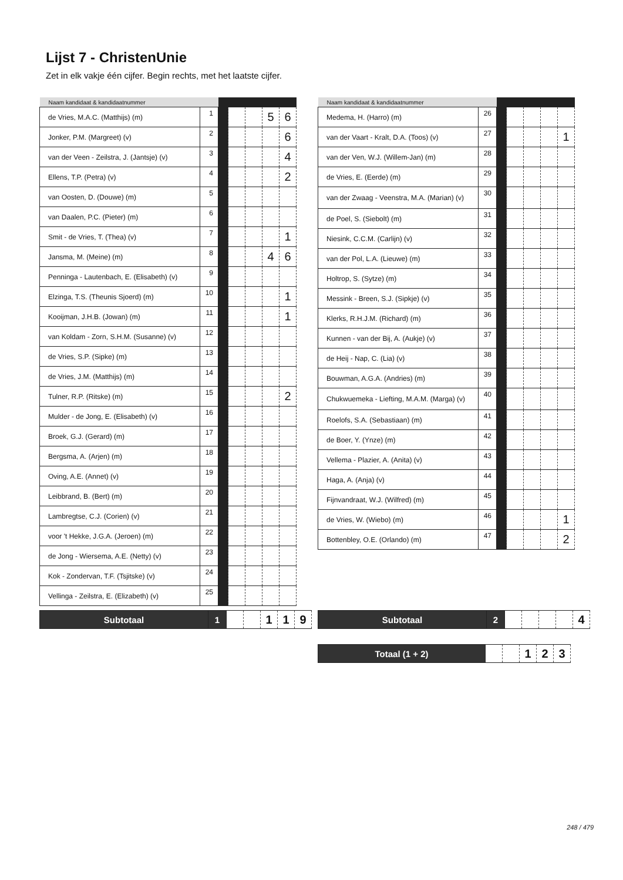Lijst 7 - ChristenUnie
Zet in elk vakje één cijfer. Begin rechts, met het laatste cijfer.
| Naam kandidaat & kandidaatnummer | | | | | | |
| --- | --- | --- | --- | --- | --- | --- |
| de Vries, M.A.C. (Matthijs) (m) | 1 | | | | 5 | 6 |
| Jonker, P.M. (Margreet) (v) | 2 | | | | | 6 |
| van der Veen - Zeilstra, J. (Jantsje) (v) | 3 | | | | | 4 |
| Ellens, T.P. (Petra) (v) | 4 | | | | | 2 |
| van Oosten, D. (Douwe) (m) | 5 | | | | | |
| van Daalen, P.C. (Pieter) (m) | 6 | | | | | |
| Smit - de Vries, T. (Thea) (v) | 7 | | | | | 1 |
| Jansma, M. (Meine) (m) | 8 | | | | 4 | 6 |
| Penninga - Lautenbach, E. (Elisabeth) (v) | 9 | | | | | |
| Elzinga, T.S. (Theunis Sjoerd) (m) | 10 | | | | | 1 |
| Kooijman, J.H.B. (Jowan) (m) | 11 | | | | | 1 |
| van Koldam - Zorn, S.H.M. (Susanne) (v) | 12 | | | | | |
| de Vries, S.P. (Sipke) (m) | 13 | | | | | |
| de Vries, J.M. (Matthijs) (m) | 14 | | | | | |
| Tulner, R.P. (Ritske) (m) | 15 | | | | | 2 |
| Mulder - de Jong, E. (Elisabeth) (v) | 16 | | | | | |
| Broek, G.J. (Gerard) (m) | 17 | | | | | |
| Bergsma, A. (Arjen) (m) | 18 | | | | | |
| Oving, A.E. (Annet) (v) | 19 | | | | | |
| Leibbrand, B. (Bert) (m) | 20 | | | | | |
| Lambregtse, C.J. (Corien) (v) | 21 | | | | | |
| voor 't Hekke, J.G.A. (Jeroen) (m) | 22 | | | | | |
| de Jong - Wiersema, A.E. (Netty) (v) | 23 | | | | | |
| Kok - Zondervan, T.F. (Tsjitske) (v) | 24 | | | | | |
| Vellinga - Zeilstra, E. (Elizabeth) (v) | 25 | | | | | |
| Naam kandidaat & kandidaatnummer | | | | | | |
| --- | --- | --- | --- | --- | --- | --- |
| Medema, H. (Harro) (m) | 26 | | | | | |
| van der Vaart - Kralt, D.A. (Toos) (v) | 27 | | | | | 1 |
| van der Ven, W.J. (Willem-Jan) (m) | 28 | | | | | |
| de Vries, E. (Eerde) (m) | 29 | | | | | |
| van der Zwaag - Veenstra, M.A. (Marian) (v) | 30 | | | | | |
| de Poel, S. (Siebolt) (m) | 31 | | | | | |
| Niesink, C.C.M. (Carlijn) (v) | 32 | | | | | |
| van der Pol, L.A. (Lieuwe) (m) | 33 | | | | | |
| Holtrop, S. (Sytze) (m) | 34 | | | | | |
| Messink - Breen, S.J. (Sipkje) (v) | 35 | | | | | |
| Klerks, R.H.J.M. (Richard) (m) | 36 | | | | | |
| Kunnen - van der Bij, A. (Aukje) (v) | 37 | | | | | |
| de Heij - Nap, C. (Lia) (v) | 38 | | | | | |
| Bouwman, A.G.A. (Andries) (m) | 39 | | | | | |
| Chukwuemeka - Liefting, M.A.M. (Marga) (v) | 40 | | | | | |
| Roelofs, S.A. (Sebastiaan) (m) | 41 | | | | | |
| de Boer, Y. (Ynze) (m) | 42 | | | | | |
| Vellema - Plazier, A. (Anita) (v) | 43 | | | | | |
| Haga, A. (Anja) (v) | 44 | | | | | |
| Fijnvandraat, W.J. (Wilfred) (m) | 45 | | | | | |
| de Vries, W. (Wiebo) (m) | 46 | | | | | 1 |
| Bottenbley, O.E. (Orlando) (m) | 47 | | | | | 2 |
| Subtotaal | 1 | | | 1 | 1 | 9 |
| Subtotaal | 2 | | | | | 4 |
| Totaal (1 + 2) | | | 1 | 2 | 3 |
248 / 479